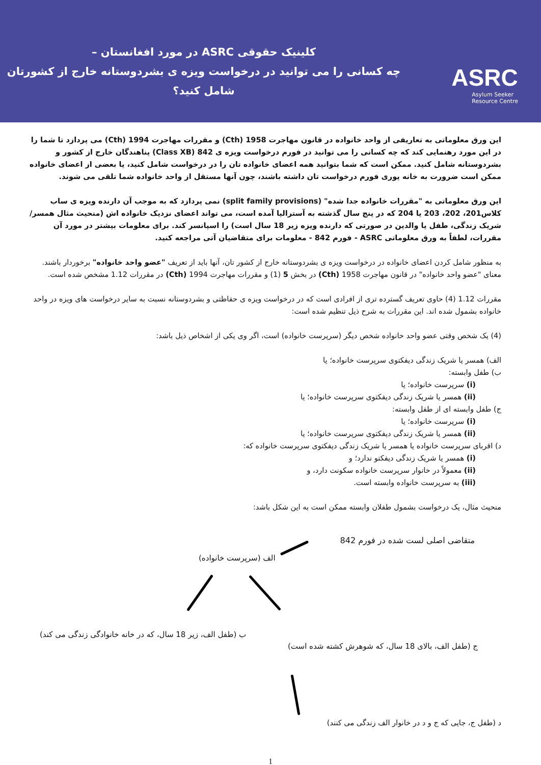کلینیک حقوقی ASRC در مورد افغانستان –
چه کسانی را می توانید در درخواست ویزه ی بشردوستانه خارج از کشورتان شامل کنید؟
ASRC
Asylum Seeker
Resource Centre
این ورق معلوماتی به تعاریفی از واحد خانواده در قانون مهاجرت 1958 (Cth) و مقررات مهاجرت 1994 (Cth) می پردازد تا شما را در این مورد رهنمایی کند که چه کسانی را می توانید در فورم درخواست ویزه ی 842 (Class XB) پناهندگان خارج از کشور و بشردوستانه شامل کنید. ممکن است که شما بتوانید همه اعضای خانواده تان را در درخواست شامل کنید، یا بعضی از اعضای خانواده ممکن است ضرورت به خانه پوری فورم درخواست تان داشته باشند، چون آنها مستقل از واحد خانواده شما تلقی می شوند.
این ورق معلوماتی به "مقررات خانواده جدا شده" (split family provisions) نمی پردازد که به موجب آن دارنده ویزه ی ساب کلاس201، 202، 203 یا 204 که در پنج سال گذشته به آسترالیا آمده است، می تواند اعضای نزدیک خانواده اش (منحیث مثال همسر/شریک زندگی، طفل یا والدین در صورتی که دارنده ویزه زیر 18 سال است) را اسپانسر کند. برای معلومات بیشتر در مورد آن مقررات، لطفاً به ورق معلوماتی ASRC - فورم 842 - معلومات برای متقاضیان آتی مراجعه کنید.
به منظور شامل کردن اعضای خانواده در درخواست ویزه ی بشردوستانه خارج از کشور تان، آنها باید از تعریف "عضو واحد خانواده" برخوردار باشند. معنای "عضو واحد خانواده" در قانون مهاجرت 1958 (Cth) در بخش 5 (1) و مقررات مهاجرت 1994 (Cth) در مقررات 1.12 مشخص شده است.
مقررات 1.12 (4) حاوی تعریف گسترده تری از افرادی است که در درخواست ویزه ی حفاظتی و بشردوستانه نسبت به سایر درخواست های ویزه در واحد خانواده بشمول شده اند. این مقررات به شرح ذیل تنظیم شده است:
(4) یک شخص وقتی عضو واحد خانواده شخص دیگر (سرپرست خانواده) است، اگر وی یکی از اشخاص ذیل باشد:
الف) همسر یا شریک زندگی دیفکتوی سرپرست خانواده؛ یا
ب) طفل وابسته:
(i) سرپرست خانواده؛ یا
(ii) همسر یا شریک زندگی دیفکتوی سرپرست خانواده؛ یا
ج) طفل وابسته ای از طفل وابسته:
(i) سرپرست خانواده؛ یا
(ii) همسر یا شریک زندگی دیفکتوی سرپرست خانواده؛ یا
د) اقربای سرپرست خانواده یا همسر یا شریک زندگی دیفکتوی سرپرست خانواده که:
(i) همسر یا شریک زندگی دیفکتو ندارد؛ و
(ii) معمولاً در خانوار سرپرست خانواده سکونت دارد، و
(iii) به سرپرست خانواده وابسته است.
منحیث مثال، یک درخواست بشمول طفلان وابسته ممکن است به این شکل باشد:
متقاضی اصلی لست شده در فورم 842
الف (سرپرست خانواده)
ب (طفل الف، زیر 18 سال، که در خانه خانوادگی زندگی می کند)
ج (طفل الف، بالای 18 سال، که شوهرش کشته شده است)
د (طفل ج، جایی که ج و د در خانوار الف زندگی می کنند)
1